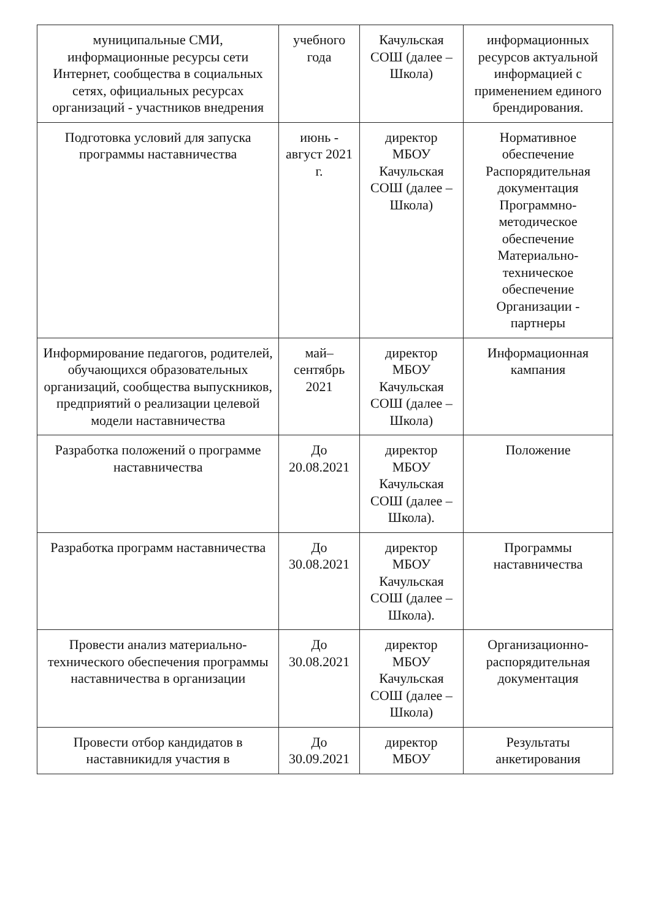| муниципальные СМИ, информационные ресурсы сети Интернет, сообщества в социальных сетях, официальных ресурсах организаций - участников внедрения | учебного года | Качульская СОШ (далее –Школа) | информационных ресурсов актуальной информацией с применением единого брендирования. |
| Подготовка условий для запуска программы наставничества | июнь - август 2021 г. | директор МБОУ Качульская СОШ (далее –Школа) | Нормативное обеспечение Распорядительная документация Программно-методическое обеспечение Материально-техническое обеспечение Организации - партнеры |
| Информирование педагогов, родителей, обучающихся образовательных организаций, сообщества выпускников, предприятий о реализации целевой модели наставничества | май– сентябрь 2021 | директор МБОУ Качульская СОШ (далее –Школа) | Информационная кампания |
| Разработка положений о программе наставничества | До 20.08.2021 | директор МБОУ Качульская СОШ (далее –Школа). | Положение |
| Разработка программ наставничества | До 30.08.2021 | директор МБОУ Качульская СОШ (далее –Школа). | Программы наставничества |
| Провести анализ материально-технического обеспечения программы наставничества в организации | До 30.08.2021 | директор МБОУ Качульская СОШ (далее –Школа) | Организационно-распорядительная документация |
| Провести отбор кандидатов в наставникидля участия в | До 30.09.2021 | директор МБОУ | Результаты анкетирования |